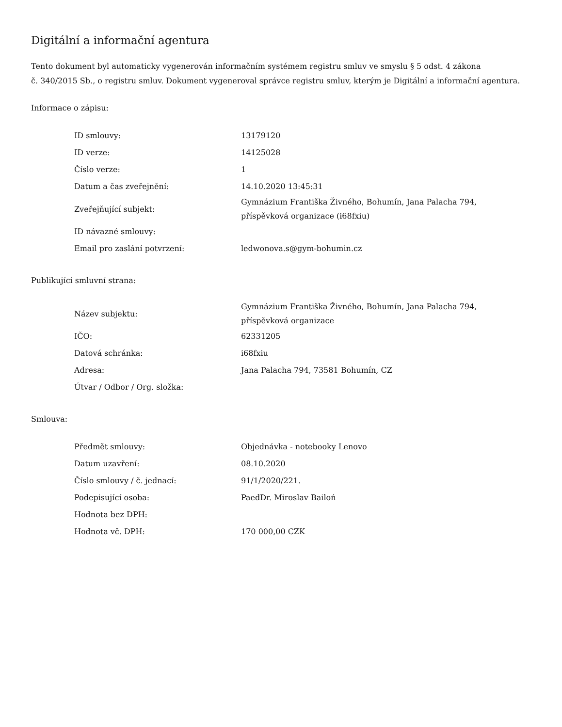Digitální a informační agentura
Tento dokument byl automaticky vygenerován informačním systémem registru smluv ve smyslu § 5 odst. 4 zákona
č. 340/2015 Sb., o registru smluv. Dokument vygeneroval správce registru smluv, kterým je Digitální a informační agentura.
Informace o zápisu:
| ID smlouvy: | 13179120 |
| ID verze: | 14125028 |
| Číslo verze: | 1 |
| Datum a čas zveřejnění: | 14.10.2020 13:45:31 |
| Zveřejňující subjekt: | Gymnázium Františka Živného, Bohumín, Jana Palacha 794, příspěvková organizace (i68fxiu) |
| ID návazné smlouvy: | |
| Email pro zaslání potvrzení: | ledwonova.s@gym-bohumin.cz |
Publikující smluvní strana:
| Název subjektu: | Gymnázium Františka Živného, Bohumín, Jana Palacha 794, příspěvková organizace |
| IČO: | 62331205 |
| Datová schránka: | i68fxiu |
| Adresa: | Jana Palacha 794, 73581 Bohumín, CZ |
| Útvar / Odbor / Org. složka: | |
Smlouva:
| Předmět smlouvy: | Objednávka - notebooky Lenovo |
| Datum uzavření: | 08.10.2020 |
| Číslo smlouvy / č. jednací: | 91/1/2020/221. |
| Podepisující osoba: | PaedDr. Miroslav Bailoń |
| Hodnota bez DPH: | |
| Hodnota vč. DPH: | 170 000,00 CZK |